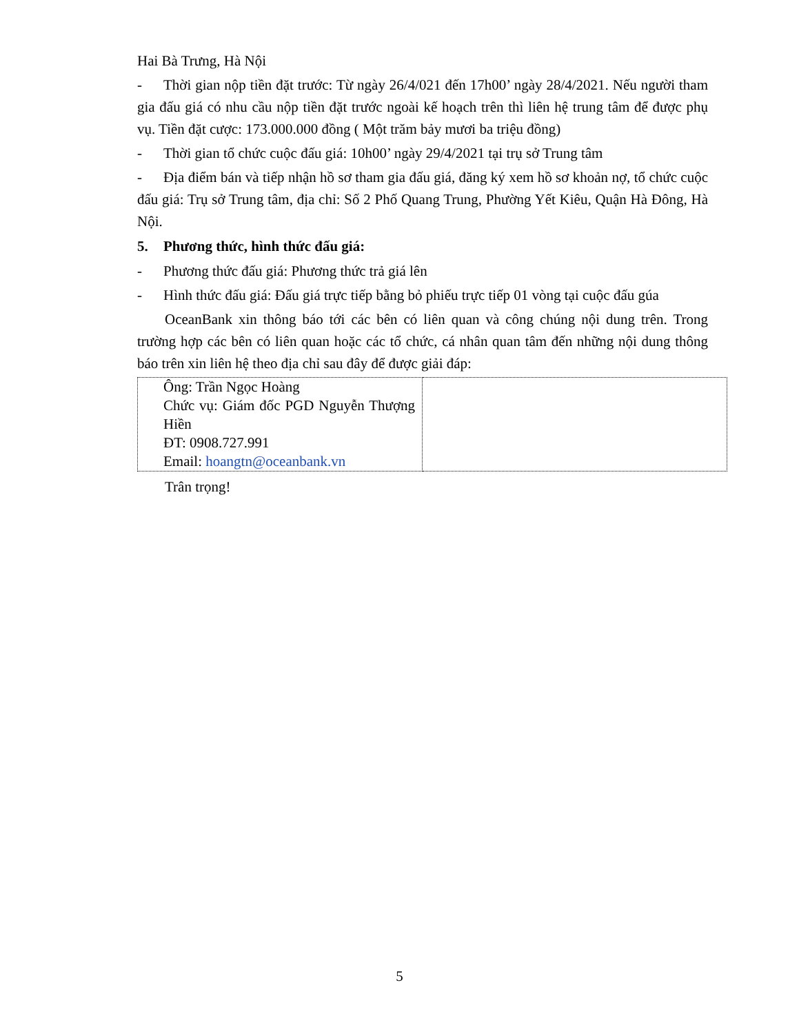Hai Bà Trưng, Hà Nội
- Thời gian nộp tiền đặt trước: Từ ngày 26/4/021 đến 17h00’ ngày 28/4/2021. Nếu người tham gia đấu giá có nhu cầu nộp tiền đặt trước ngoài kế hoạch trên thì liên hệ trung tâm để được phụ vụ. Tiền đặt cược: 173.000.000 đồng ( Một trăm bảy mươi ba triệu đồng)
- Thời gian tổ chức cuộc đấu giá: 10h00’ ngày 29/4/2021 tại trụ sở Trung tâm
- Địa điểm bán và tiếp nhận hồ sơ tham gia đấu giá, đăng ký xem hồ sơ khoản nợ, tổ chức cuộc đấu giá: Trụ sở Trung tâm, địa chỉ: Số 2 Phố Quang Trung, Phường Yết Kiêu, Quận Hà Đông, Hà Nội.
5. Phương thức, hình thức đấu giá:
- Phương thức đấu giá: Phương thức trả giá lên
- Hình thức đấu giá: Đấu giá trực tiếp bằng bỏ phiếu trực tiếp 01 vòng tại cuộc đấu gúa
OceanBank xin thông báo tới các bên có liên quan và công chúng nội dung trên. Trong trường hợp các bên có liên quan hoặc các tổ chức, cá nhân quan tâm đến những nội dung thông báo trên xin liên hệ theo địa chỉ sau đây để được giải đáp:
| Ông: Trần Ngọc Hoàng Chức vụ: Giám đốc PGD Nguyễn Thượng Hiền ĐT: 0908.727.991 Email: hoangtn@oceanbank.vn | |
Trân trọng!
5